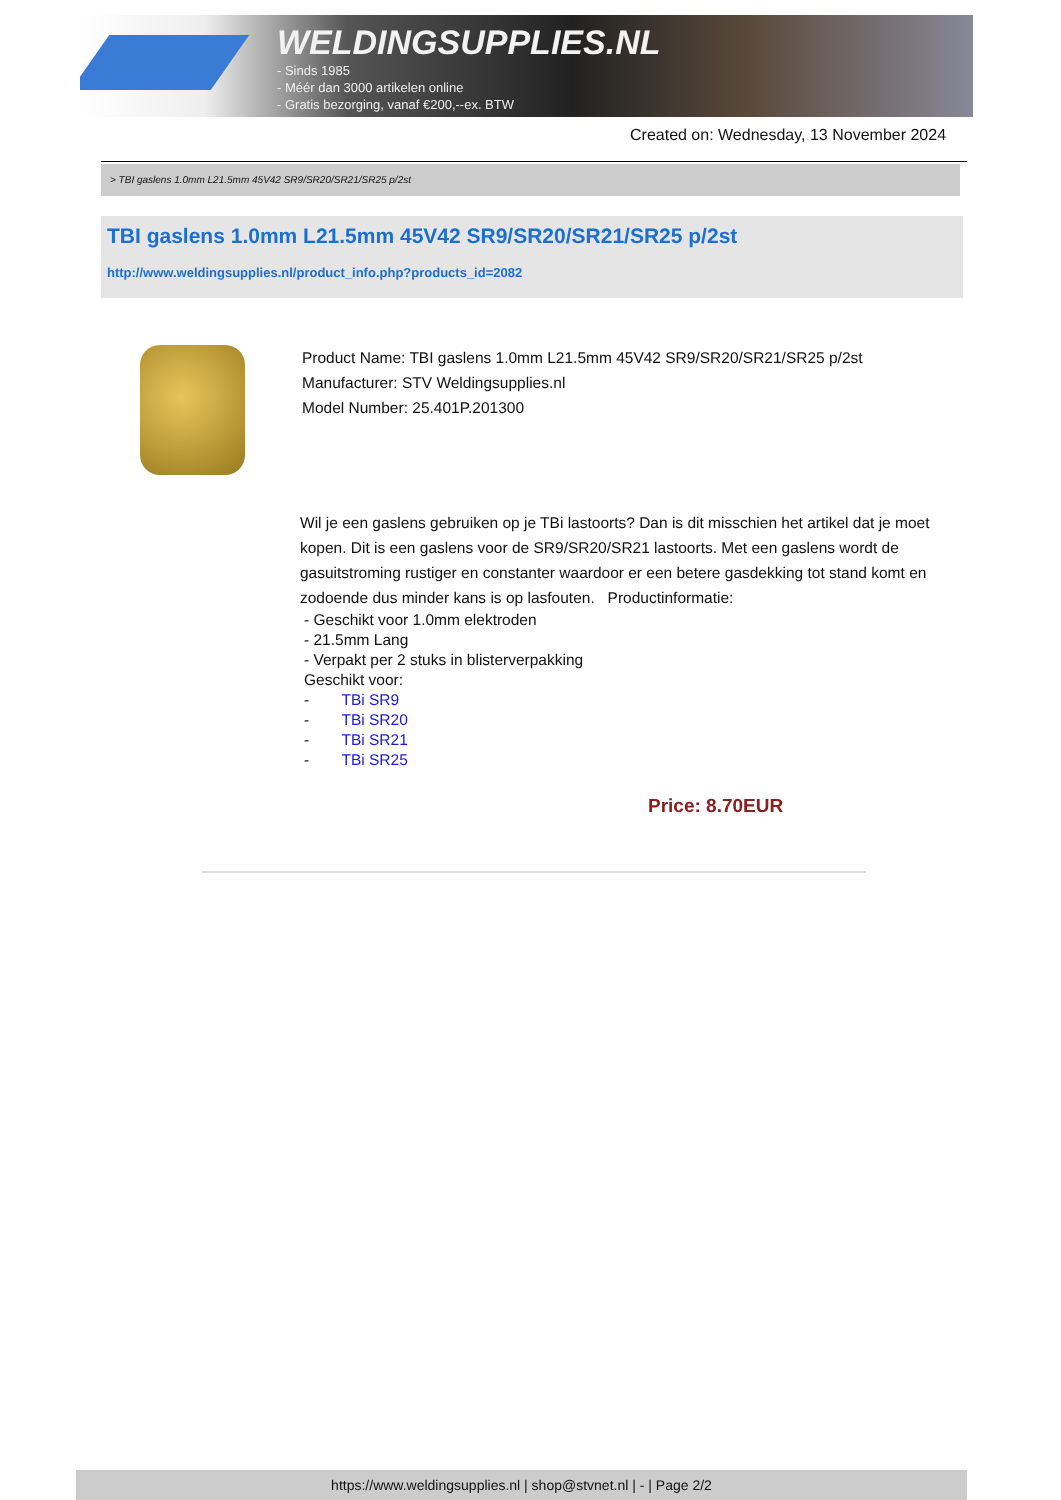WELDINGSUPPLIES.NL
- Sinds 1985
- Méér dan 3000 artikelen online
- Gratis bezorging, vanaf €200,--ex. BTW
Created on: Wednesday, 13 November 2024
> TBI gaslens 1.0mm L21.5mm 45V42 SR9/SR20/SR21/SR25 p/2st
TBI gaslens 1.0mm L21.5mm 45V42 SR9/SR20/SR21/SR25 p/2st
http://www.weldingsupplies.nl/product_info.php?products_id=2082
Product Name: TBI gaslens 1.0mm L21.5mm 45V42 SR9/SR20/SR21/SR25 p/2st
Manufacturer: STV Weldingsupplies.nl
Model Number: 25.401P.201300
Wil je een gaslens gebruiken op je TBi lastoorts? Dan is dit misschien het artikel dat je moet kopen. Dit is een gaslens voor de SR9/SR20/SR21 lastoorts. Met een gaslens wordt de gasuitstroming rustiger en constanter waardoor er een betere gasdekking tot stand komt en zodoende dus minder kans is op lasfouten. Productinformatie:
- Geschikt voor 1.0mm elektroden
- 21.5mm Lang
- Verpakt per 2 stuks in blisterverpakking
Geschikt voor:
- TBi SR9
- TBi SR20
- TBi SR21
- TBi SR25
Price: 8.70EUR
https://www.weldingsupplies.nl | shop@stvnet.nl | - | Page 2/2